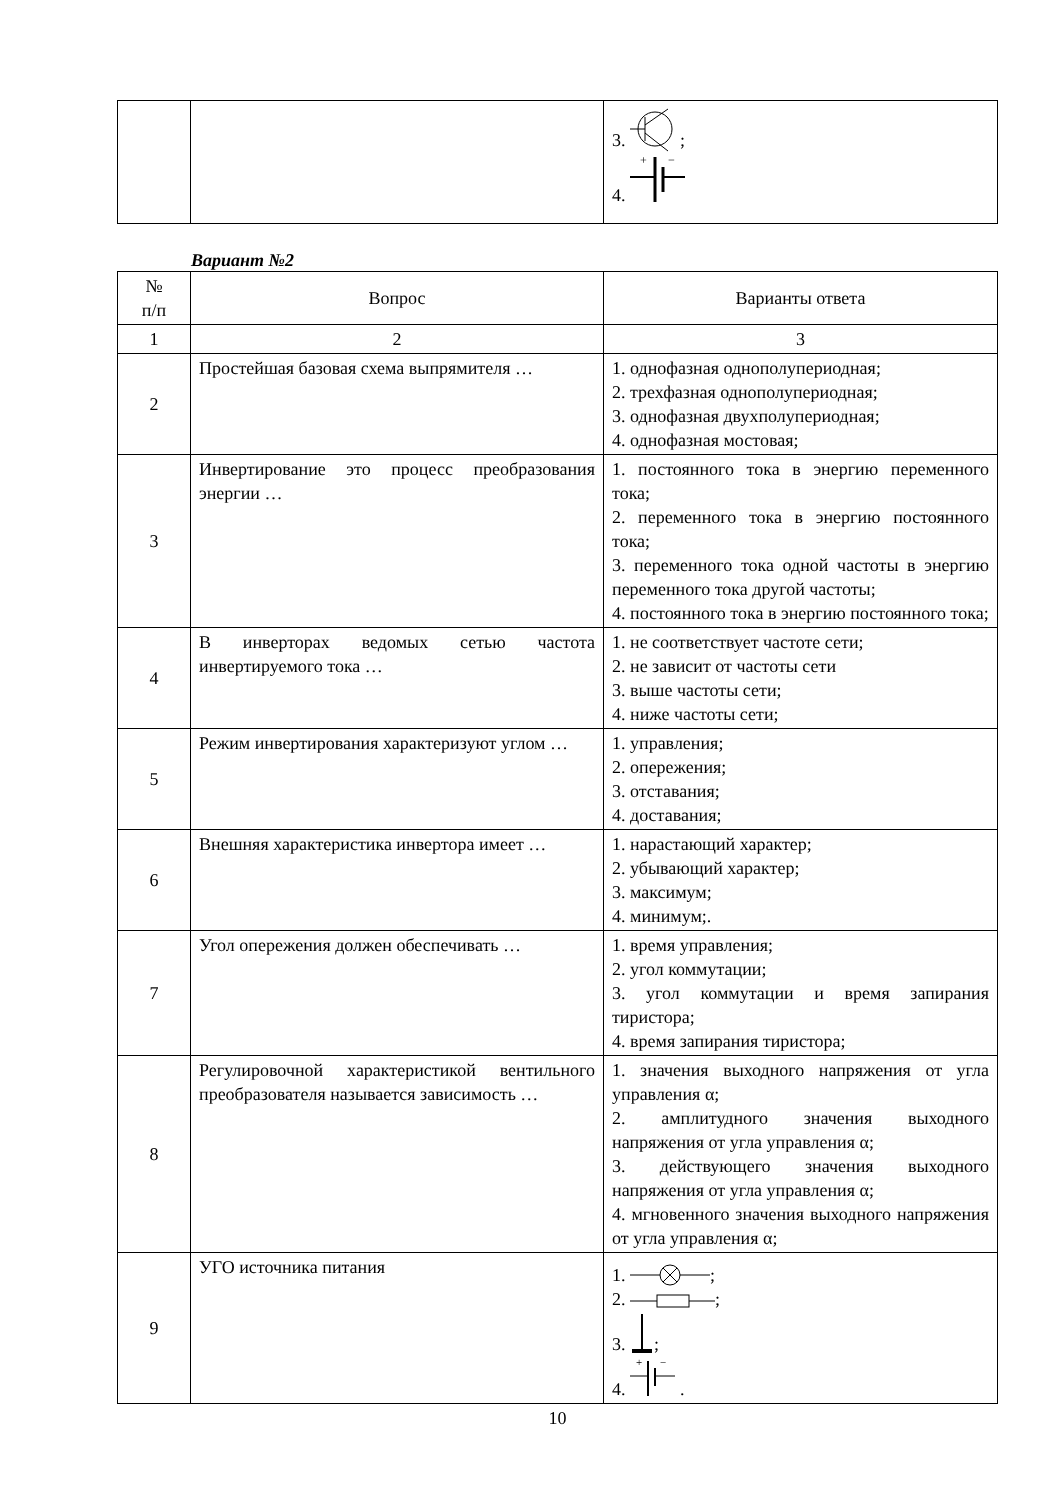| | | 3. ; 4. + − |
Вариант №2
| № п/п | Вопрос | Варианты ответа |
| --- | --- | --- |
| 1 | 2 | 3 |
| 2 | Простейшая базовая схема выпрямителя … | 1. однофазная однополупериодная; 2. трехфазная однополупериодная; 3. однофазная двухполупериодная; 4. однофазная мостовая; |
| 3 | Инвертирование это процесс преобразования энергии … | 1. постоянного тока в энергию переменного тока; 2. переменного тока в энергию постоянного тока; 3. переменного тока одной частоты в энергию переменного тока другой частоты; 4. постоянного тока в энергию постоянного тока; |
| 4 | В инверторах ведомых сетью частота инвертируемого тока … | 1. не соответствует частоте сети; 2. не зависит от частоты сети 3. выше частоты сети; 4. ниже частоты сети; |
| 5 | Режим инвертирования характеризуют углом … | 1. управления; 2. опережения; 3. отставания; 4. доставания; |
| 6 | Внешняя характеристика инвертора имеет … | 1. нарастающий характер; 2. убывающий характер; 3. максимум; 4. минимум;. |
| 7 | Угол опережения должен обеспечивать … | 1. время управления; 2. угол коммутации; 3. угол коммутации и время запирания тиристора; 4. время запирания тиристора; |
| 8 | Регулировочной характеристикой вентильного преобразователя называется зависимость … | 1. значения выходного напряжения от угла управления α; 2. амплитудного значения выходного напряжения от угла управления α; 3. действующего значения выходного напряжения от угла управления α; 4. мгновенного значения выходного напряжения от угла управления α; |
| 9 | УГО источника питания | 1. ; 2. ; 3. ; 4. + − . |
10